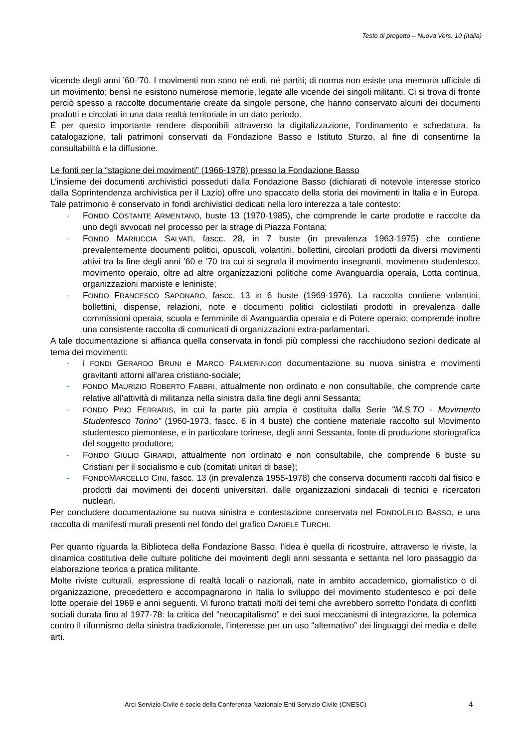Testo di progetto – Nuova Vers. 10 (Italia)
vicende degli anni ’60-’70. I movimenti non sono né enti, né partiti; di norma non esiste una memoria ufficiale di un movimento; bensì ne esistono numerose memorie, legate alle vicende dei singoli militanti. Ci si trova di fronte perciò spesso a raccolte documentarie create da singole persone, che hanno conservato alcuni dei documenti prodotti e circolati in una data realtà territoriale in un dato periodo.
È per questo importante rendere disponibili attraverso la digitalizzazione, l’ordinamento e schedatura, la catalogazione, tali patrimoni conservati da Fondazione Basso e Istituto Sturzo, al fine di consentirne la consultabilità e la diffusione.
Le fonti per la “stagione dei movimenti” (1966-1978) presso la Fondazione Basso
L’insieme dei documenti archivistici posseduti dalla Fondazione Basso (dichiarati di notevole interesse storico dalla Soprintendenza archivistica per il Lazio) offre uno spaccato della storia dei movimenti in Italia e in Europa. Tale patrimonio è conservato in fondi archivistici dedicati nella loro interezza a tale contesto:
- FONDO COSTANTE ARMENTANO, buste 13 (1970-1985), che comprende le carte prodotte e raccolte da uno degli avvocati nel processo per la strage di Piazza Fontana;
- FONDO MARIUCCIA SALVATI, fascc. 28, in 7 buste (in prevalenza 1963-1975) che contiene prevalentemente documenti politici, opuscoli, volantini, bollettini, circolari prodotti da diversi movimenti attivi tra la fine degli anni ’60 e ’70 tra cui si segnala il movimento insegnanti, movimento studentesco, movimento operaio, oltre ad altre organizzazioni politiche come Avanguardia operaia, Lotta continua, organizzazioni marxiste e leniniste;
- FONDO FRANCESCO SAPONARO, fascc. 13 in 6 buste (1969-1976). La raccolta contiene volantini, bollettini, dispense, relazioni, note e documenti politici ciclostilati prodotti in prevalenza dalle commissioni operaia, scuola e femminile di Avanguardia operaia e di Potere operaio; comprende inoltre una consistente raccolta di comunicati di organizzazioni extra-parlamentari.
A tale documentazione si affianca quella conservata in fondi più complessi che racchiudono sezioni dedicate al tema dei movimenti:
- i FONDI GERARDO BRUNI e MARCO PALMERINIcon documentazione su nuova sinistra e movimenti gravitanti attorni all’area cristiano-sociale;
- FONDO MAURIZIO ROBERTO FABBRI, attualmente non ordinato e non consultabile, che comprende carte relative all’attività di militanza nella sinistra dalla fine degli anni Sessanta;
- FONDO PINO FERRARIS, in cui la parte più ampia è costituita dalla Serie "M.S.TO - Movimento Studentesco Torino" (1960-1973, fascc. 6 in 4 buste) che contiene materiale raccolto sul Movimento studentesco piemontese, e in particolare torinese, degli anni Sessanta, fonte di produzione storiografica del soggetto produttore;
- FONDO GIULIO GIRARDI, attualmente non ordinato e non consultabile, che comprende 6 buste su Cristiani per il socialismo e cub (comitati unitari di base);
- FONDOMARCELLO CINI, fascc. 13 (in prevalenza 1955-1978) che conserva documenti raccolti dal fisico e prodotti dai movimenti dei docenti universitari, dalle organizzazioni sindacali di tecnici e ricercatori nucleari.
Per concludere documentazione su nuova sinistra e contestazione conservata nel FONDOLELIO BASSO, e una raccolta di manifesti murali presenti nel fondo del grafico DANIELE TURCHI.
Per quanto riguarda la Biblioteca della Fondazione Basso, l’idea è quella di ricostruire, attraverso le riviste, la dinamica costitutiva delle culture politiche dei movimenti degli anni sessanta e settanta nel loro passaggio da elaborazione teorica a pratica militante.
Molte riviste culturali, espressione di realtà locali o nazionali, nate in ambito accademico, giornalistico o di organizzazione, precedettero e accompagnarono in Italia lo sviluppo del movimento studentesco e poi delle lotte operaie del 1969 e anni seguenti. Vi furono trattati molti dei temi che avrebbero sorretto l’ondata di conflitti sociali durata fino al 1977-78: la critica del “neocapitalismo” e dei suoi meccanismi di integrazione, la polemica contro il riformismo della sinistra tradizionale, l’interesse per un uso “alternativo” dei linguaggi dei media e delle arti.
Arci Servizio Civile è socio della Conferenza Nazionale Enti Servizio Civile (CNESC)
4